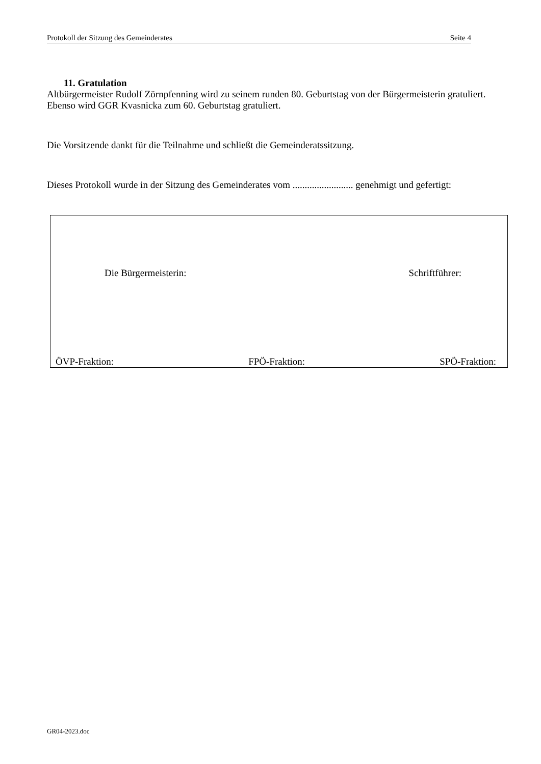Protokoll der Sitzung des Gemeinderates Seite 4
11. Gratulation
Altbürgermeister Rudolf Zörnpfenning wird zu seinem runden 80. Geburtstag von der Bürgermeisterin gratuliert. Ebenso wird GGR Kvasnicka zum 60. Geburtstag gratuliert.
Die Vorsitzende dankt für die Teilnahme und schließt die Gemeinderatssitzung.
Dieses Protokoll wurde in der Sitzung des Gemeinderates vom ......................... genehmigt und gefertigt:
Die Bürgermeisterin: Schriftführer:
ÖVP-Fraktion: FPÖ-Fraktion: SPÖ-Fraktion:
GR04-2023.doc